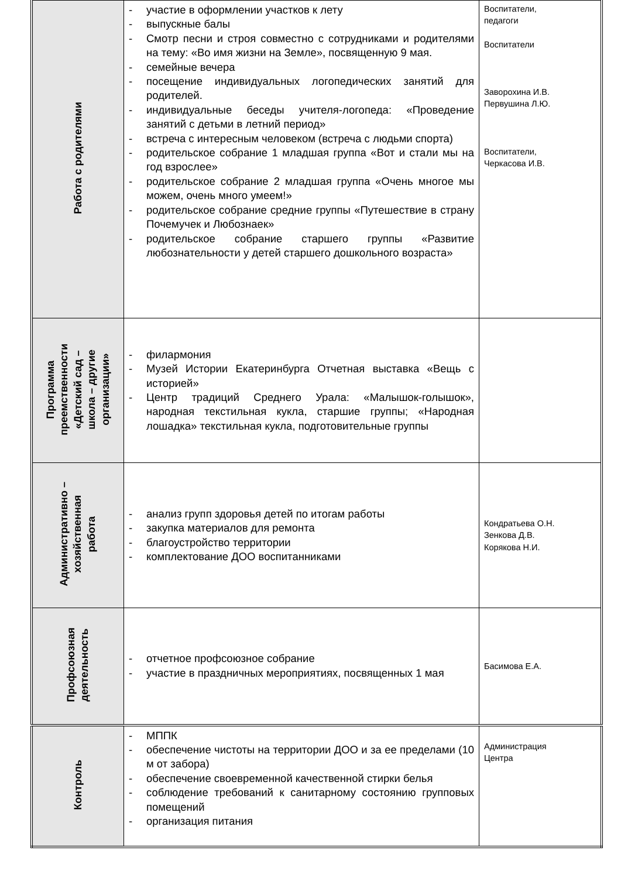| Работа с родителями | - участие в оформлении участков к лету - выпускные балы - Смотр песни и строя совместно с сотрудниками и родителями на тему: «Во имя жизни на Земле», посвященную 9 мая. - семейные вечера - посещение индивидуальных логопедических занятий для родителей. - индивидуальные беседы учителя-логопеда: «Проведение занятий с детьми в летний период» - встреча с интересным человеком (встреча с людьми спорта) - родительское собрание 1 младшая группа «Вот и стали мы на год взрослее» - родительское собрание 2 младшая группа «Очень многое мы можем, очень много умеем!» - родительское собрание средние группы «Путешествие в страну Почемучек и Любознаек» - родительское собрание старшего группы «Развитие любознательности у детей старшего дошкольного возраста» | Воспитатели, педагоги Воспитатели Заворохина И.В. Первушина Л.Ю. Воспитатели, Черкасова И.В. |
| Программа преемственности «Детский сад – школа – другие организации» | - филармония - Музей Истории Екатеринбурга Отчетная выставка «Вещь с историей» - Центр традиций Среднего Урала: «Малышок-голышок», народная текстильная кукла, старшие группы; «Народная лошадка» текстильная кукла, подготовительные группы | |
| Административно – хозяйственная работа | - анализ групп здоровья детей по итогам работы - закупка материалов для ремонта - благоустройство территории - комплектование ДОО воспитанниками | Кондратьева О.Н. Зенкова Д.В. Корякова Н.И. |
| Профсоюзная деятельность | - отчетное профсоюзное собрание - участие в праздничных мероприятиях, посвященных 1 мая | Басимова Е.А. |
| Контроль | - МППК - обеспечение чистоты на территории ДОО и за ее пределами (10 м от забора) - обеспечение своевременной качественной стирки белья - соблюдение требований к санитарному состоянию групповых помещений - организация питания | Администрация Центра |